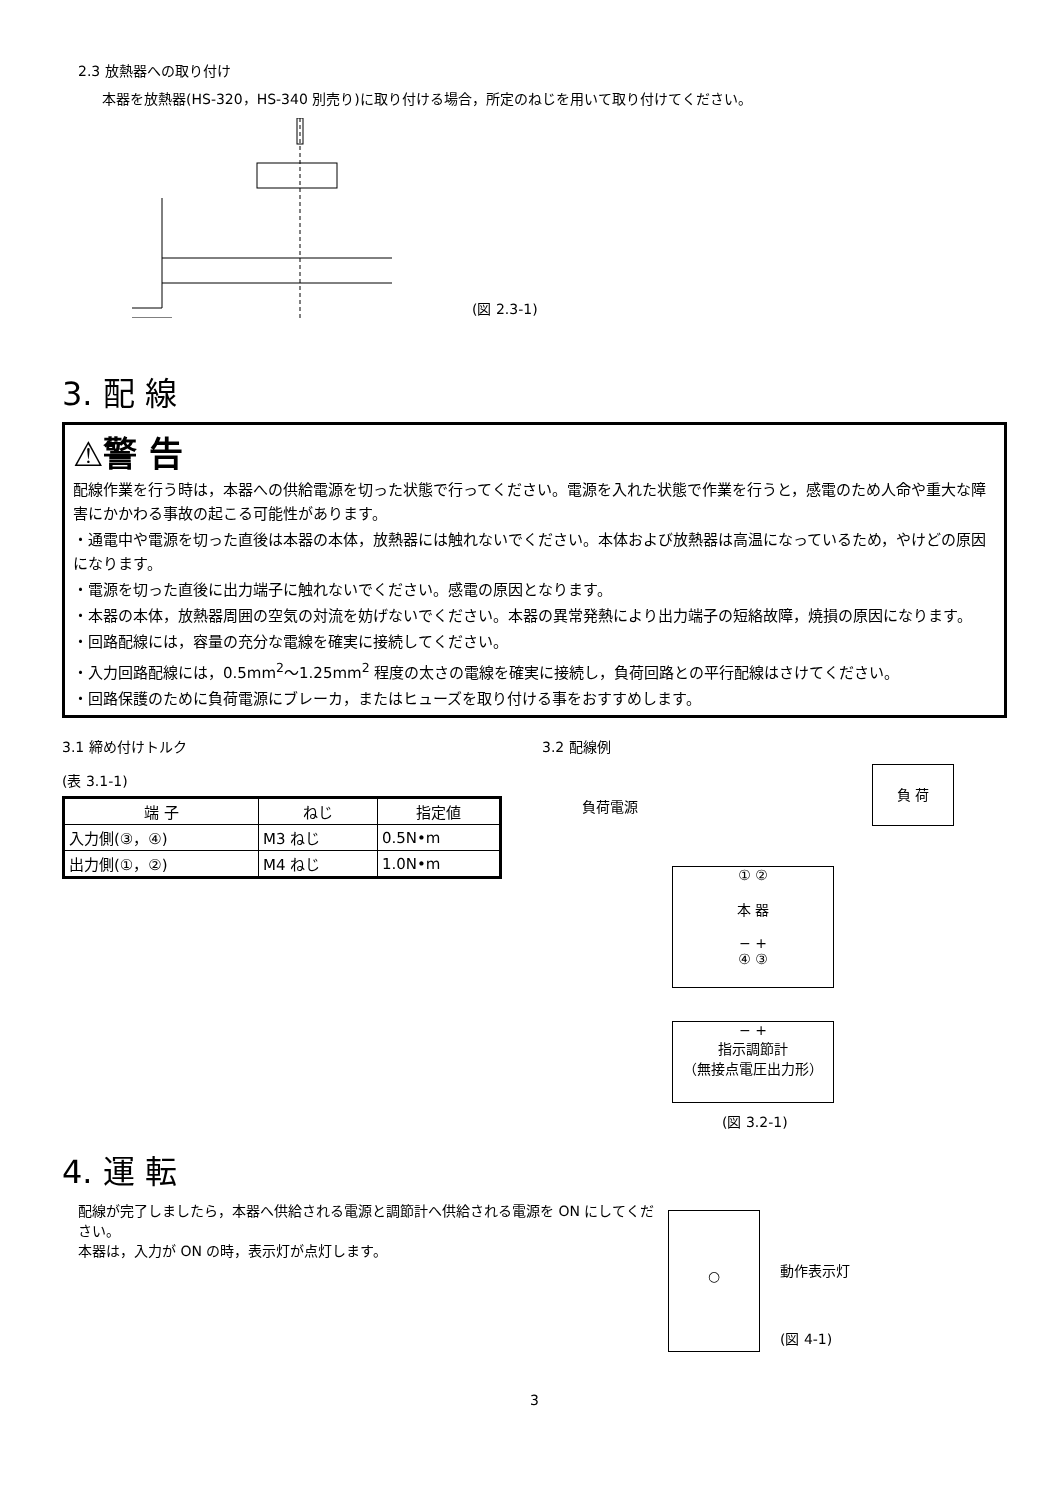2.3 放熱器への取り付け
本器を放熱器(HS-320，HS-340 別売り)に取り付ける場合，所定のねじを用いて取り付けてください。
(図 2.3-1)
3. 配 線
⚠警 告
配線作業を行う時は，本器への供給電源を切った状態で行ってください。電源を入れた状態で作業を行うと，感電のため人命や重大な障害にかかわる事故の起こる可能性があります。
・通電中や電源を切った直後は本器の本体，放熱器には触れないでください。本体および放熱器は高温になっているため，やけどの原因になります。
・電源を切った直後に出力端子に触れないでください。感電の原因となります。
・本器の本体，放熱器周囲の空気の対流を妨げないでください。本器の異常発熱により出力端子の短絡故障，焼損の原因になります。
・回路配線には，容量の充分な電線を確実に接続してください。
・入力回路配線には，0.5mm<sup>2</sup>〜1.25mm<sup>2</sup> 程度の太さの電線を確実に接続し，負荷回路との平行配線はさけてください。
・回路保護のために負荷電源にブレーカ，またはヒューズを取り付ける事をおすすめします。
3.1 締め付けトルク
(表 3.1-1)
| 端 子 | ねじ | 指定値 |
| --- | --- | --- |
| 入力側(③，④) | M3 ねじ | 0.5N•m |
| 出力側(①，②) | M4 ねじ | 1.0N•m |
3.2 配線例
負荷電源
負 荷
① ②
本 器
− +
④ ③
− +
指示調節計
（無接点電圧出力形）
(図 3.2-1)
4. 運 転
配線が完了しましたら，本器へ供給される電源と調節計へ供給される電源を ON にしてください。
本器は，入力が ON の時，表示灯が点灯します。
○
動作表示灯
(図 4-1)
3